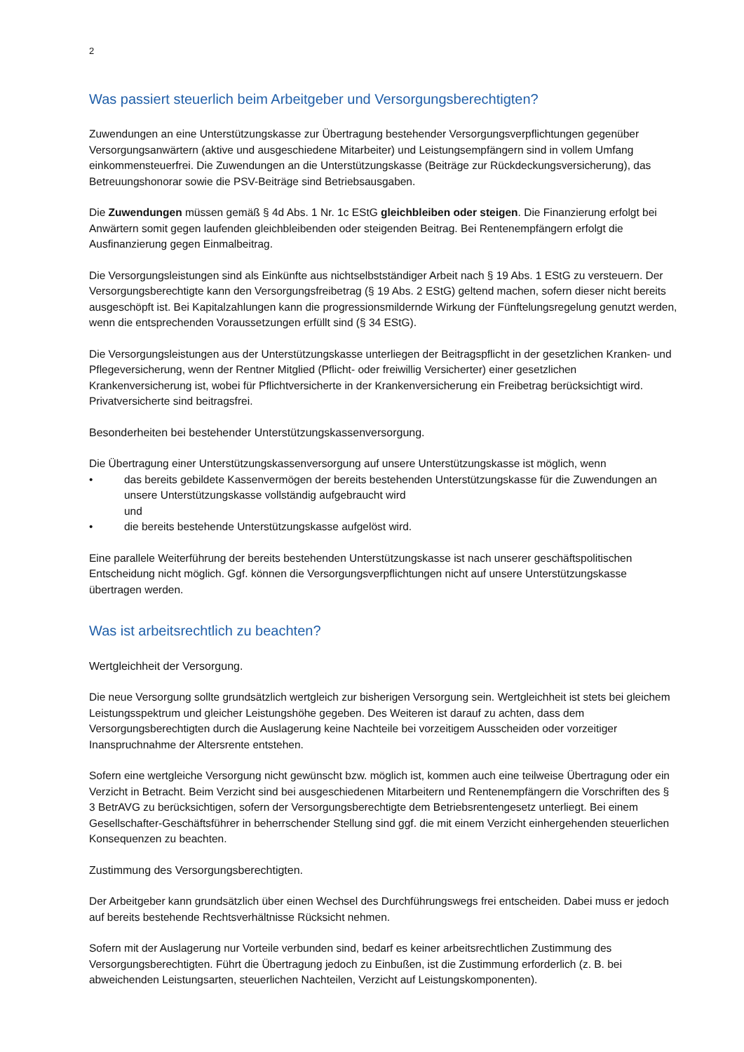2
Was passiert steuerlich beim Arbeitgeber und Versorgungsberechtigten?
Zuwendungen an eine Unterstützungskasse zur Übertragung bestehender Versorgungsverpflichtungen gegenüber Versorgungsanwärtern (aktive und ausgeschiedene Mitarbeiter) und Leistungsempfängern sind in vollem Umfang einkommensteuerfrei. Die Zuwendungen an die Unterstützungskasse (Beiträge zur Rückdeckungsversicherung), das Betreuungshonorar sowie die PSV-Beiträge sind Betriebsausgaben.
Die Zuwendungen müssen gemäß § 4d Abs. 1 Nr. 1c EStG gleichbleiben oder steigen. Die Finanzierung erfolgt bei Anwärtern somit gegen laufenden gleichbleibenden oder steigenden Beitrag. Bei Rentenempfängern erfolgt die Ausfinanzierung gegen Einmalbeitrag.
Die Versorgungsleistungen sind als Einkünfte aus nichtselbstständiger Arbeit nach § 19 Abs. 1 EStG zu versteuern. Der Versorgungsberechtigte kann den Versorgungsfreibetrag (§ 19 Abs. 2 EStG) geltend machen, sofern dieser nicht bereits ausgeschöpft ist. Bei Kapitalzahlungen kann die progressionsmildernde Wirkung der Fünftelungsregelung genutzt werden, wenn die entsprechenden Voraussetzungen erfüllt sind (§ 34 EStG).
Die Versorgungsleistungen aus der Unterstützungskasse unterliegen der Beitragspflicht in der gesetzlichen Kranken- und Pflegeversicherung, wenn der Rentner Mitglied (Pflicht- oder freiwillig Versicherter) einer gesetzlichen Krankenversicherung ist, wobei für Pflichtversicherte in der Krankenversicherung ein Freibetrag berücksichtigt wird. Privatversicherte sind beitragsfrei.
Besonderheiten bei bestehender Unterstützungskassenversorgung.
Die Übertragung einer Unterstützungskassenversorgung auf unsere Unterstützungskasse ist möglich, wenn
• das bereits gebildete Kassenvermögen der bereits bestehenden Unterstützungskasse für die Zuwendungen an unsere Unterstützungskasse vollständig aufgebraucht wird
und
• die bereits bestehende Unterstützungskasse aufgelöst wird.
Eine parallele Weiterführung der bereits bestehenden Unterstützungskasse ist nach unserer geschäftspolitischen Entscheidung nicht möglich. Ggf. können die Versorgungsverpflichtungen nicht auf unsere Unterstützungskasse übertragen werden.
Was ist arbeitsrechtlich zu beachten?
Wertgleichheit der Versorgung.
Die neue Versorgung sollte grundsätzlich wertgleich zur bisherigen Versorgung sein. Wertgleichheit ist stets bei gleichem Leistungsspektrum und gleicher Leistungshöhe gegeben. Des Weiteren ist darauf zu achten, dass dem Versorgungsberechtigten durch die Auslagerung keine Nachteile bei vorzeitigem Ausscheiden oder vorzeitiger Inanspruchnahme der Altersrente entstehen.
Sofern eine wertgleiche Versorgung nicht gewünscht bzw. möglich ist, kommen auch eine teilweise Übertragung oder ein Verzicht in Betracht. Beim Verzicht sind bei ausgeschiedenen Mitarbeitern und Rentenempfängern die Vorschriften des § 3 BetrAVG zu berücksichtigen, sofern der Versorgungsberechtigte dem Betriebsrentengesetz unterliegt. Bei einem Gesellschafter-Geschäftsführer in beherrschender Stellung sind ggf. die mit einem Verzicht einhergehenden steuerlichen Konsequenzen zu beachten.
Zustimmung des Versorgungsberechtigten.
Der Arbeitgeber kann grundsätzlich über einen Wechsel des Durchführungswegs frei entscheiden. Dabei muss er jedoch auf bereits bestehende Rechtsverhältnisse Rücksicht nehmen.
Sofern mit der Auslagerung nur Vorteile verbunden sind, bedarf es keiner arbeitsrechtlichen Zustimmung des Versorgungsberechtigten. Führt die Übertragung jedoch zu Einbußen, ist die Zustimmung erforderlich (z. B. bei abweichenden Leistungsarten, steuerlichen Nachteilen, Verzicht auf Leistungskomponenten).